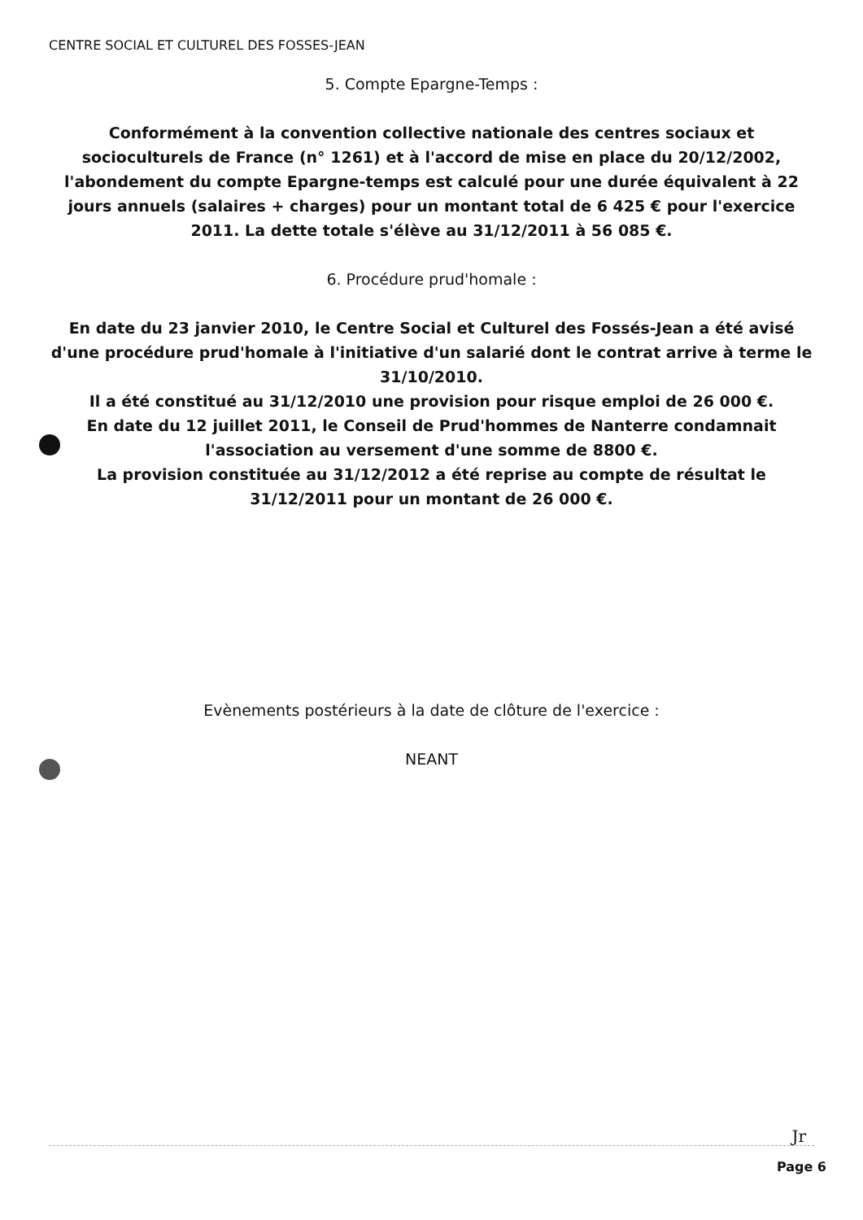CENTRE SOCIAL ET CULTUREL DES FOSSES-JEAN
5. Compte Epargne-Temps :
Conformément à la convention collective nationale des centres sociaux et socioculturels de France (n° 1261) et à l'accord de mise en place du 20/12/2002, l'abondement du compte Epargne-temps est calculé pour une durée équivalent à 22 jours annuels (salaires + charges) pour un montant total de 6 425 € pour l'exercice 2011. La dette totale s'élève au 31/12/2011 à 56 085 €.
6. Procédure prud'homale :
En date du 23 janvier 2010, le Centre Social et Culturel des Fossés-Jean a été avisé d'une procédure prud'homale à l'initiative d'un salarié dont le contrat arrive à terme le 31/10/2010.
Il a été constitué au 31/12/2010 une provision pour risque emploi de 26 000 €.
En date du 12 juillet 2011, le Conseil de Prud'hommes de Nanterre condamnait l'association au versement d'une somme de 8800 €.
La provision constituée au 31/12/2012 a été reprise au compte de résultat le 31/12/2011 pour un montant de 26 000 €.
Evènements postérieurs à la date de clôture de l'exercice :
NEANT
Jr
Page 6